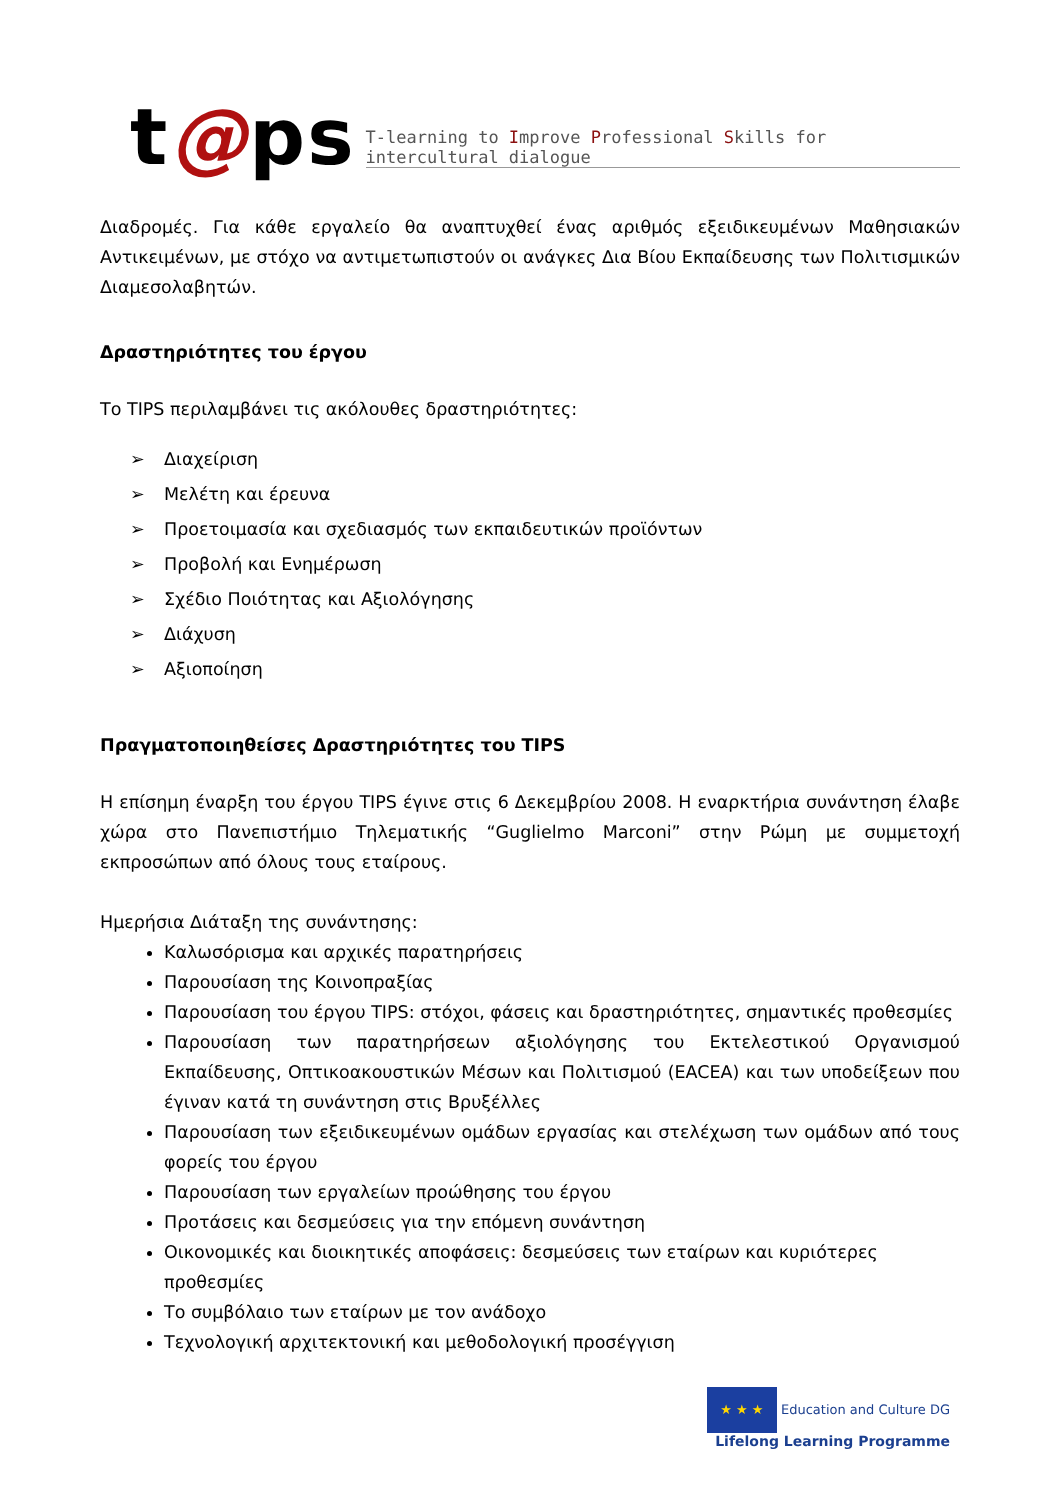t@ps
T-learning to Improve Professional Skills for intercultural dialogue
Διαδρομές. Για κάθε εργαλείο θα αναπτυχθεί ένας αριθμός εξειδικευμένων Μαθησιακών Αντικειμένων, με στόχο να αντιμετωπιστούν οι ανάγκες Δια Βίου Εκπαίδευσης των Πολιτισμικών Διαμεσολαβητών.
Δραστηριότητες του έργου
Το TIPS περιλαμβάνει τις ακόλουθες δραστηριότητες:
➢ Διαχείριση
➢ Μελέτη και έρευνα
➢ Προετοιμασία και σχεδιασμός των εκπαιδευτικών προϊόντων
➢ Προβολή και Ενημέρωση
➢ Σχέδιο Ποιότητας και Αξιολόγησης
➢ Διάχυση
➢ Αξιοποίηση
Πραγματοποιηθείσες Δραστηριότητες του TIPS
Η επίσημη έναρξη του έργου TIPS έγινε στις 6 Δεκεμβρίου 2008. Η εναρκτήρια συνάντηση έλαβε χώρα στο Πανεπιστήμιο Τηλεματικής “Guglielmo Marconi” στην Ρώμη με συμμετοχή εκπροσώπων από όλους τους εταίρους.
Ημερήσια Διάταξη της συνάντησης:
Καλωσόρισμα και αρχικές παρατηρήσεις
Παρουσίαση της Κοινοπραξίας
Παρουσίαση του έργου TIPS: στόχοι, φάσεις και δραστηριότητες, σημαντικές προθεσμίες
Παρουσίαση των παρατηρήσεων αξιολόγησης του Εκτελεστικού Οργανισμού Εκπαίδευσης, Οπτικοακουστικών Μέσων και Πολιτισμού (EACEA) και των υποδείξεων που έγιναν κατά τη συνάντηση στις Βρυξέλλες
Παρουσίαση των εξειδικευμένων ομάδων εργασίας και στελέχωση των ομάδων από τους φορείς του έργου
Παρουσίαση των εργαλείων προώθησης του έργου
Προτάσεις και δεσμεύσεις για την επόμενη συνάντηση
Οικονομικές και διοικητικές αποφάσεις: δεσμεύσεις των εταίρων και κυριότερες προθεσμίες
Το συμβόλαιο των εταίρων με τον ανάδοχο
Τεχνολογική αρχιτεκτονική και μεθοδολογική προσέγγιση
★ ★ ★ Education and Culture DG
Lifelong Learning Programme